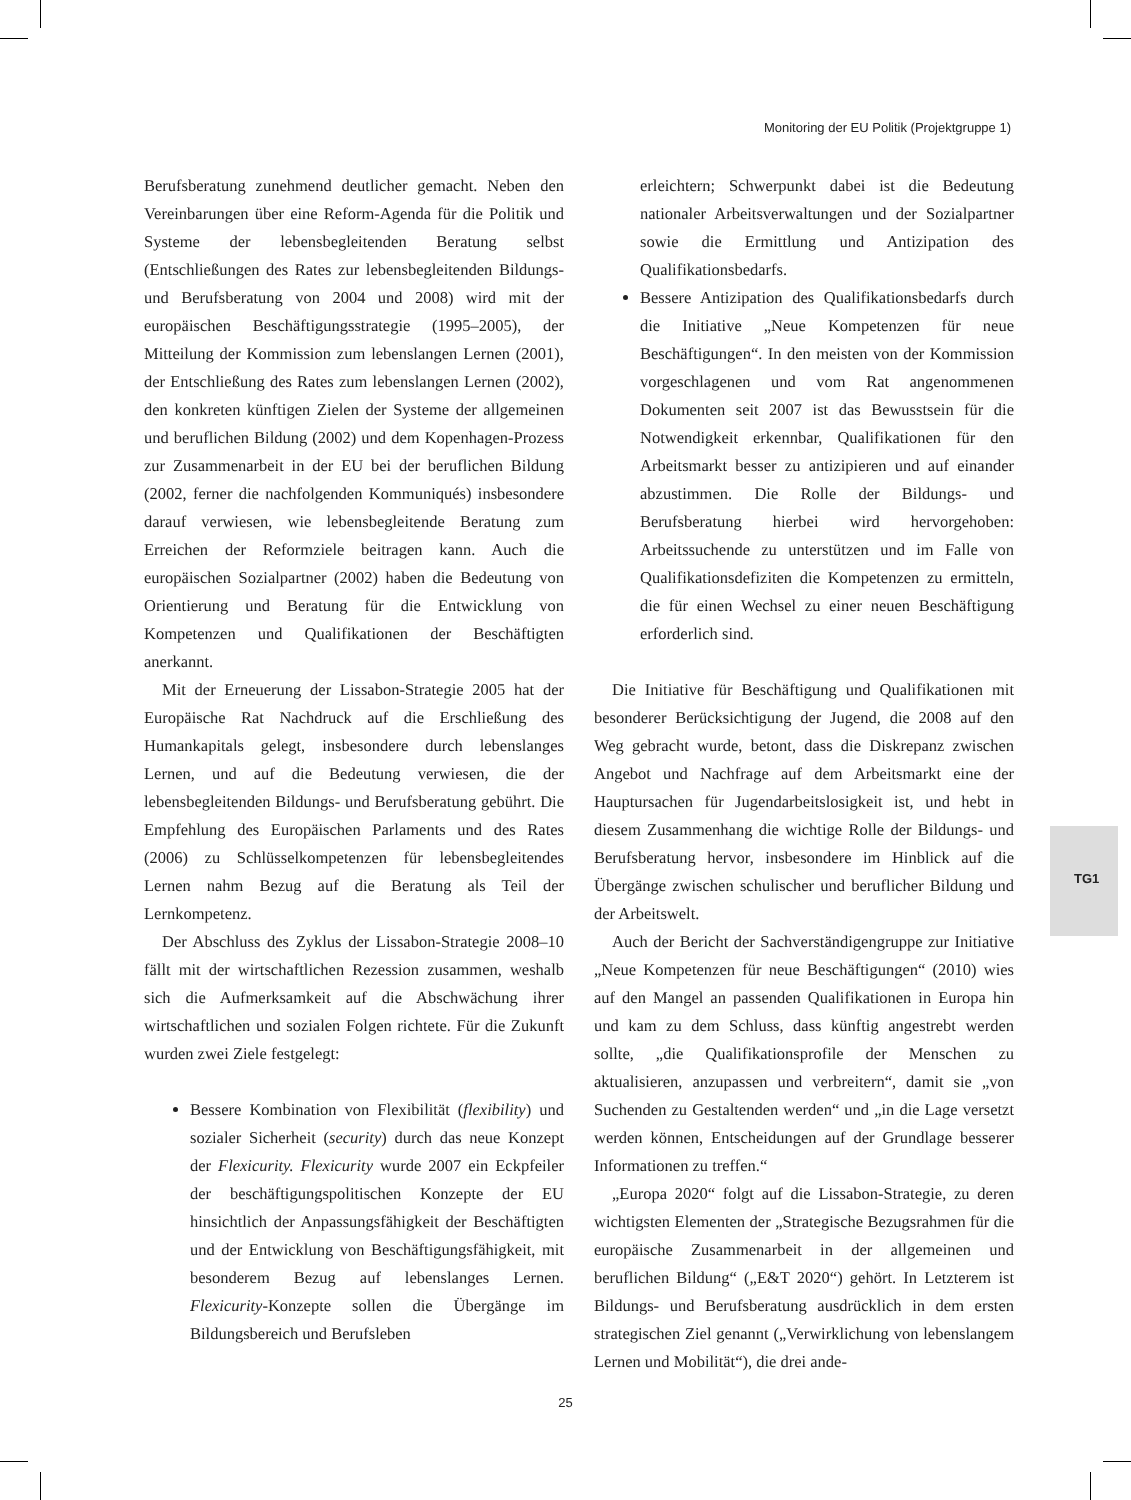Monitoring der EU Politik (Projektgruppe 1)
Berufsberatung zunehmend deutlicher gemacht. Neben den Vereinbarungen über eine Reform-Agenda für die Politik und Systeme der lebensbegleitenden Beratung selbst (Entschließungen des Rates zur lebensbegleitenden Bildungs- und Berufsberatung von 2004 und 2008) wird mit der europäischen Beschäftigungsstrategie (1995–2005), der Mitteilung der Kommission zum lebenslangen Lernen (2001), der Entschließung des Rates zum lebenslangen Lernen (2002), den konkreten künftigen Zielen der Systeme der allgemeinen und beruflichen Bildung (2002) und dem Kopenhagen-Prozess zur Zusammenarbeit in der EU bei der beruflichen Bildung (2002, ferner die nachfolgenden Kommuniqués) insbesondere darauf verwiesen, wie lebensbegleitende Beratung zum Erreichen der Reformziele beitragen kann. Auch die europäischen Sozialpartner (2002) haben die Bedeutung von Orientierung und Beratung für die Entwicklung von Kompetenzen und Qualifikationen der Beschäftigten anerkannt.
Mit der Erneuerung der Lissabon-Strategie 2005 hat der Europäische Rat Nachdruck auf die Erschließung des Humankapitals gelegt, insbesondere durch lebenslanges Lernen, und auf die Bedeutung verwiesen, die der lebensbegleitenden Bildungs- und Berufsberatung gebührt. Die Empfehlung des Europäischen Parlaments und des Rates (2006) zu Schlüsselkompetenzen für lebensbegleitendes Lernen nahm Bezug auf die Beratung als Teil der Lernkompetenz.
Der Abschluss des Zyklus der Lissabon-Strategie 2008–10 fällt mit der wirtschaftlichen Rezession zusammen, weshalb sich die Aufmerksamkeit auf die Abschwächung ihrer wirtschaftlichen und sozialen Folgen richtete. Für die Zukunft wurden zwei Ziele festgelegt:
Bessere Kombination von Flexibilität (flexibility) und sozialer Sicherheit (security) durch das neue Konzept der Flexicurity. Flexicurity wurde 2007 ein Eckpfeiler der beschäftigungspolitischen Konzepte der EU hinsichtlich der Anpassungsfähigkeit der Beschäftigten und der Entwicklung von Beschäftigungsfähigkeit, mit besonderem Bezug auf lebenslanges Lernen. Flexicurity-Konzepte sollen die Übergänge im Bildungsbereich und Berufsleben
erleichtern; Schwerpunkt dabei ist die Bedeutung nationaler Arbeitsverwaltungen und der Sozialpartner sowie die Ermittlung und Antizipation des Qualifikationsbedarfs.
Bessere Antizipation des Qualifikationsbedarfs durch die Initiative „Neue Kompetenzen für neue Beschäftigungen“. In den meisten von der Kommission vorgeschlagenen und vom Rat angenommenen Dokumenten seit 2007 ist das Bewusstsein für die Notwendigkeit erkennbar, Qualifikationen für den Arbeitsmarkt besser zu antizipieren und auf einander abzustimmen. Die Rolle der Bildungs- und Berufsberatung hierbei wird hervorgehoben: Arbeitssuchende zu unterstützen und im Falle von Qualifikationsdefiziten die Kompetenzen zu ermitteln, die für einen Wechsel zu einer neuen Beschäftigung erforderlich sind.
Die Initiative für Beschäftigung und Qualifikationen mit besonderer Berücksichtigung der Jugend, die 2008 auf den Weg gebracht wurde, betont, dass die Diskrepanz zwischen Angebot und Nachfrage auf dem Arbeitsmarkt eine der Hauptursachen für Jugendarbeitslosigkeit ist, und hebt in diesem Zusammenhang die wichtige Rolle der Bildungs- und Berufsberatung hervor, insbesondere im Hinblick auf die Übergänge zwischen schulischer und beruflicher Bildung und der Arbeitswelt.
Auch der Bericht der Sachverständigengruppe zur Initiative „Neue Kompetenzen für neue Beschäftigungen“ (2010) wies auf den Mangel an passenden Qualifikationen in Europa hin und kam zu dem Schluss, dass künftig angestrebt werden sollte, „die Qualifikationsprofile der Menschen zu aktualisieren, anzupassen und verbreitern“, damit sie „von Suchenden zu Gestaltenden werden“ und „in die Lage versetzt werden können, Entscheidungen auf der Grundlage besserer Informationen zu treffen.“
„Europa 2020“ folgt auf die Lissabon-Strategie, zu deren wichtigsten Elementen der „Strategische Bezugsrahmen für die europäische Zusammenarbeit in der allgemeinen und beruflichen Bildung“ („E&T 2020“) gehört. In Letzterem ist Bildungs- und Berufsberatung ausdrücklich in dem ersten strategischen Ziel genannt („Verwirklichung von lebenslangem Lernen und Mobilität“), die drei ande-
TG1
25